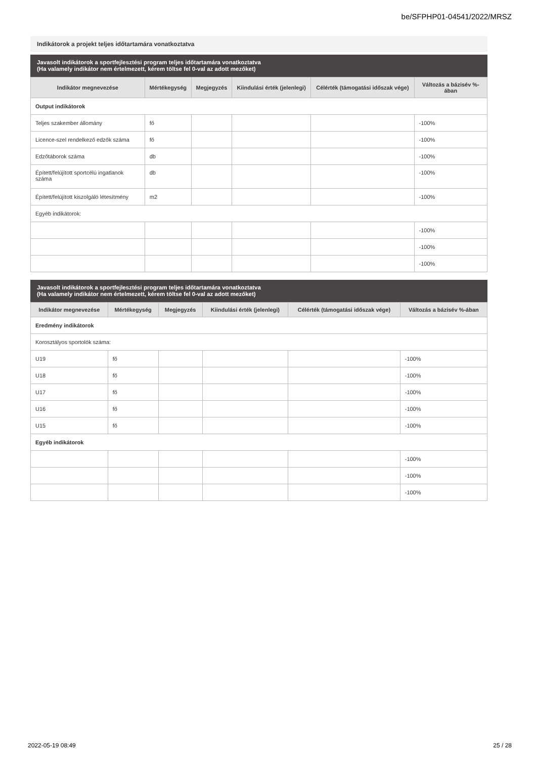be/SFPHP01-04541/2022/MRSZ
Indikátorok a projekt teljes időtartamára vonatkoztatva
Javasolt indikátorok a sportfejlesztési program teljes időtartamára vonatkoztatva
(Ha valamely indikátor nem értelmezett, kérem töltse fel 0-val az adott mezőket)
| Indikátor megnevezése | Mértékegység | Megjegyzés | Kiindulási érték (jelenlegi) | Célérték (támogatási időszak vége) | Változás a bázisév %-ában |
| --- | --- | --- | --- | --- | --- |
| Output indikátorok | | | | | |
| Teljes szakember állomány | fő | | | | -100% |
| Licence-szel rendelkező edzők száma | fő | | | | -100% |
| Edzőtáborok száma | db | | | | -100% |
| Épített/felújított sportcélú ingatlanok száma | db | | | | -100% |
| Épített/felújított kiszolgáló létesítmény | m2 | | | | -100% |
| Egyéb indikátorok: | | | | | |
| | | | | | -100% |
| | | | | | -100% |
| | | | | | -100% |
Javasolt indikátorok a sportfejlesztési program teljes időtartamára vonatkoztatva
(Ha valamely indikátor nem értelmezett, kérem töltse fel 0-val az adott mezőket)
| Indikátor megnevezése | Mértékegység | Megjegyzés | Kiindulási érték (jelenlegi) | Célérték (támogatási időszak vége) | Változás a bázisév %-ában |
| --- | --- | --- | --- | --- | --- |
| Eredmény indikátorok | | | | | |
| Korosztályos sportolók száma: | | | | | |
| U19 | fő | | | | -100% |
| U18 | fő | | | | -100% |
| U17 | fő | | | | -100% |
| U16 | fő | | | | -100% |
| U15 | fő | | | | -100% |
| Egyéb indikátorok | | | | | |
| | | | | | -100% |
| | | | | | -100% |
| | | | | | -100% |
2022-05-19 08:49 25 / 28